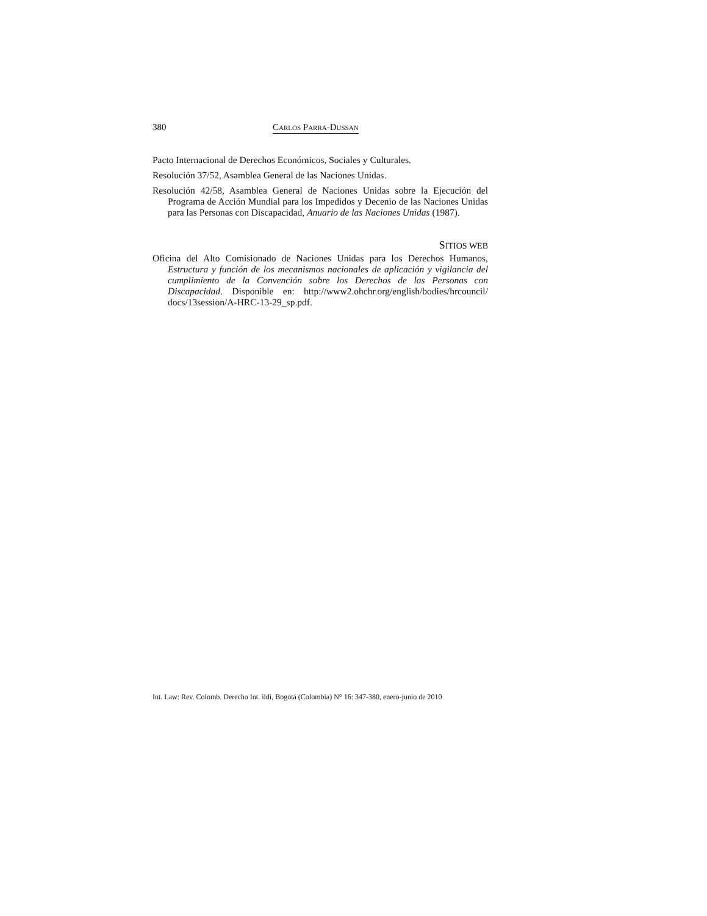380 CARLOS PARRA-DUSSAN
Pacto Internacional de Derechos Económicos, Sociales y Culturales.
Resolución 37/52, Asamblea General de las Naciones Unidas.
Resolución 42/58, Asamblea General de Naciones Unidas sobre la Ejecución del Programa de Acción Mundial para los Impedidos y Decenio de las Naciones Unidas para las Personas con Discapacidad, Anuario de las Naciones Unidas (1987).
SITIOS WEB
Oficina del Alto Comisionado de Naciones Unidas para los Derechos Humanos, Estructura y función de los mecanismos nacionales de aplicación y vigilancia del cumplimiento de la Convención sobre los Derechos de las Personas con Discapacidad. Disponible en: http://www2.ohchr.org/english/bodies/hrcouncil/ docs/13session/A-HRC-13-29_sp.pdf.
Int. Law: Rev. Colomb. Derecho Int. ildi, Bogotá (Colombia) N° 16: 347-380, enero-junio de 2010